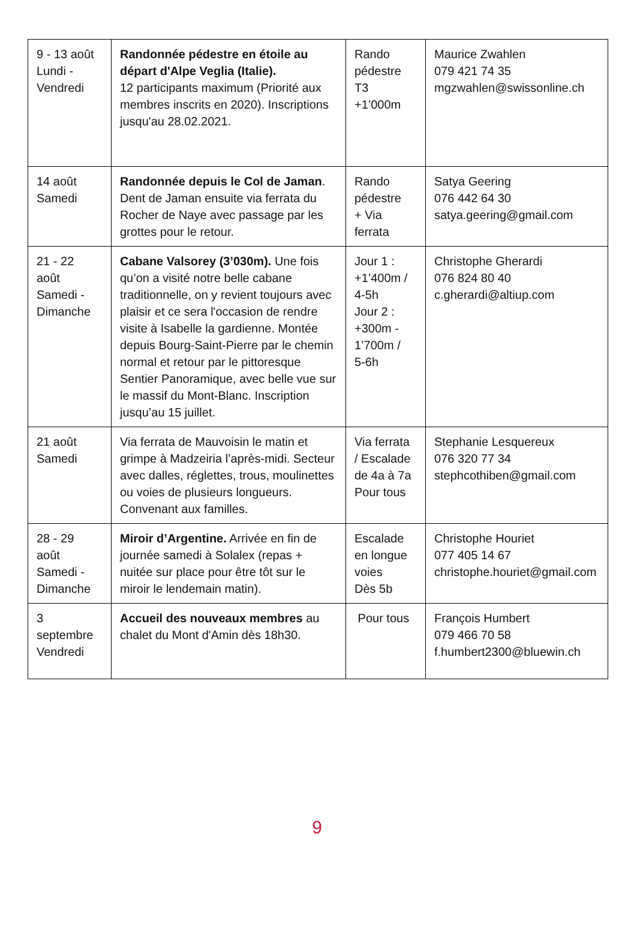| 9 - 13 août Lundi - Vendredi | Randonnée pédestre en étoile au départ d'Alpe Veglia (Italie). 12 participants maximum (Priorité aux membres inscrits en 2020). Inscriptions jusqu'au 28.02.2021. | Rando pédestre T3 +1’000m | Maurice Zwahlen 079 421 74 35 mgzwahlen@swissonline.ch |
| 14 août Samedi | Randonnée depuis le Col de Jaman . Dent de Jaman ensuite via ferrata du Rocher de Naye avec passage par les grottes pour le retour. | Rando pédestre + Via ferrata | Satya Geering 076 442 64 30 satya.geering@gmail.com |
| 21 - 22 août Samedi - Dimanche | Cabane Valsorey (3’030m). Une fois qu’on a visité notre belle cabane traditionnelle, on y revient toujours avec plaisir et ce sera l'occasion de rendre visite à Isabelle la gardienne. Montée depuis Bourg-Saint-Pierre par le chemin normal et retour par le pittoresque Sentier Panoramique, avec belle vue sur le massif du Mont-Blanc. Inscription jusqu’au 15 juillet. | Jour 1 : +1’400m / 4-5h Jour 2 : +300m - 1’700m / 5-6h | Christophe Gherardi 076 824 80 40 c.gherardi@altiup.com |
| 21 août Samedi | Via ferrata de Mauvoisin le matin et grimpe à Madzeiria l’après-midi. Secteur avec dalles, réglettes, trous, moulinettes ou voies de plusieurs longueurs. Convenant aux familles. | Via ferrata / Escalade de 4a à 7a Pour tous | Stephanie Lesquereux 076 320 77 34 stephcothiben@gmail.com |
| 28 - 29 août Samedi - Dimanche | Miroir d’Argentine. Arrivée en fin de journée samedi à Solalex (repas + nuitée sur place pour être tôt sur le miroir le lendemain matin). | Escalade en longue voies Dès 5b | Christophe Houriet 077 405 14 67 christophe.houriet@gmail.com |
| 3 septembre Vendredi | Accueil des nouveaux membres au chalet du Mont d'Amin dès 18h30. | Pour tous | François Humbert 079 466 70 58 f.humbert2300@bluewin.ch |
9